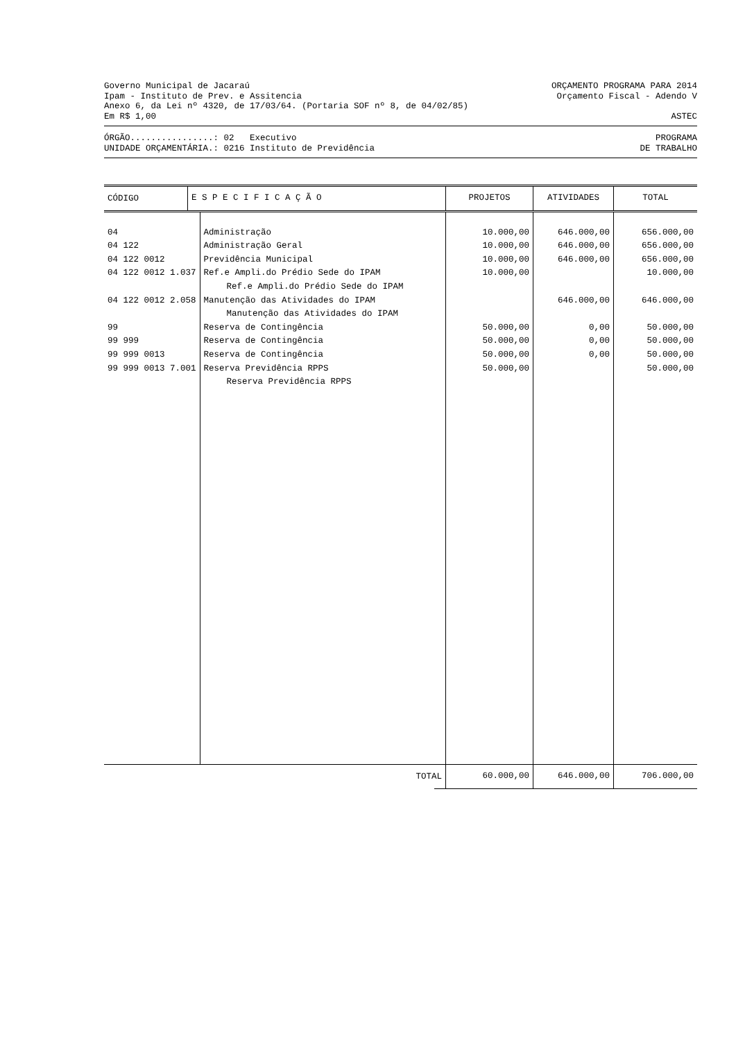Governo Municipal de Jacaraú ORÇAMENTO PROGRAMA PARA 2014
Ipam - Instituto de Prev. e Assitencia Orçamento Fiscal - Adendo V
Anexo 6, da Lei nº 4320, de 17/03/64. (Portaria SOF nº 8, de 04/02/85)
Em R$ 1,00 ASTEC
ÓRGÃO................: 02 Executivo PROGRAMA
UNIDADE ORÇAMENTÁRIA.: 0216 Instituto de Previdência DE TRABALHO
| CÓDIGO | E S P E C I F I C A Ç Ã O | PROJETOS | ATIVIDADES | TOTAL |
| --- | --- | --- | --- | --- |
| 04 | Administração | 10.000,00 | 646.000,00 | 656.000,00 |
| 04 122 | Administração Geral | 10.000,00 | 646.000,00 | 656.000,00 |
| 04 122 0012 | Previdência Municipal | 10.000,00 | 646.000,00 | 656.000,00 |
| 04 122 0012 1.037 | Ref.e Ampli.do Prédio Sede do IPAM | 10.000,00 | | 10.000,00 |
| | Ref.e Ampli.do Prédio Sede do IPAM | | | |
| 04 122 0012 2.058 | Manutenção das Atividades do IPAM | | 646.000,00 | 646.000,00 |
| | Manutenção das Atividades do IPAM | | | |
| 99 | Reserva de Contingência | 50.000,00 | 0,00 | 50.000,00 |
| 99 999 | Reserva de Contingência | 50.000,00 | 0,00 | 50.000,00 |
| 99 999 0013 | Reserva de Contingência | 50.000,00 | 0,00 | 50.000,00 |
| 99 999 0013 7.001 | Reserva Previdência RPPS | 50.000,00 | | 50.000,00 |
| | Reserva Previdência RPPS | | | |
| TOTAL | 60.000,00 | 646.000,00 | 706.000,00 |